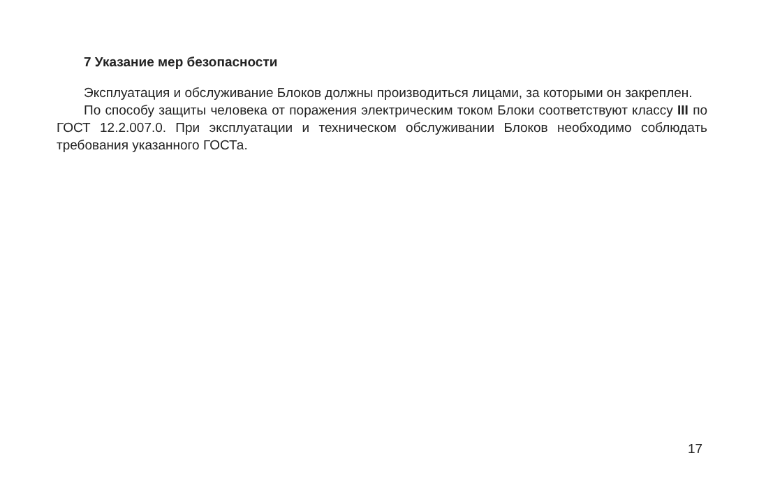7 Указание мер безопасности
Эксплуатация и обслуживание Блоков должны производиться лицами, за которыми он закреплен.
По способу защиты человека от поражения электрическим током Блоки соответствуют классу III по ГОСТ 12.2.007.0. При эксплуатации и техническом обслуживании Блоков необходимо соблюдать требования указанного ГОСТа.
17